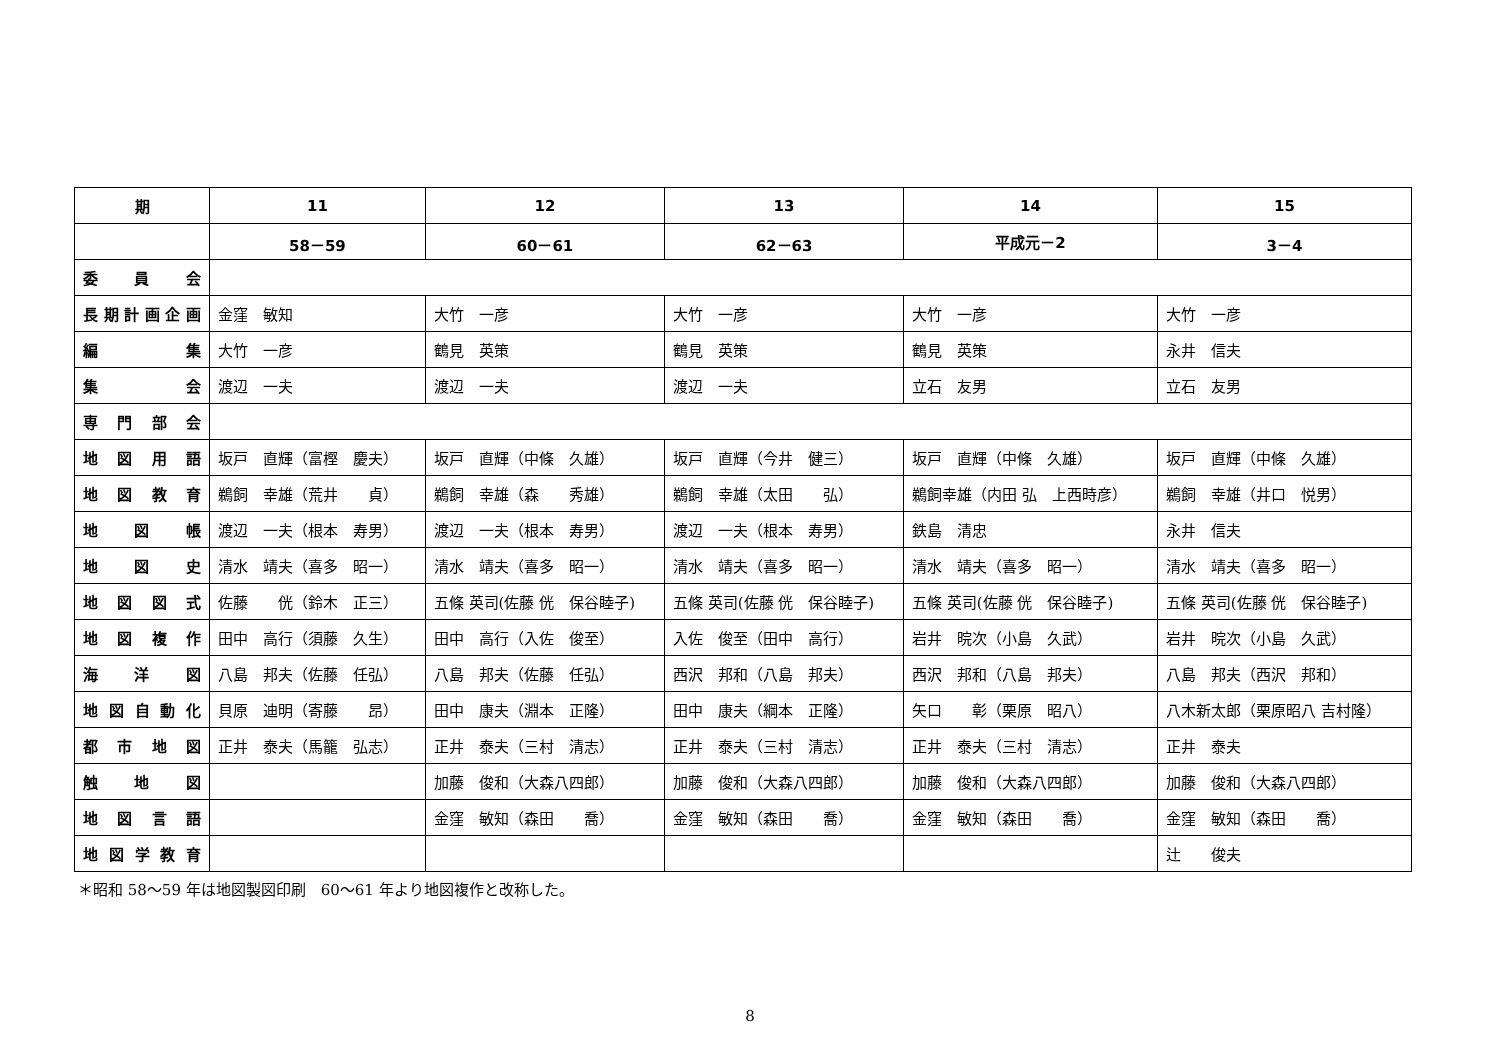| 期 | 11 | 12 | 13 | 14 | 15 |
| --- | --- | --- | --- | --- | --- |
| | 58－59 | 60－61 | 62－63 | 平成元－2 | 3－4 |
| 委 員 会 | | | | | |
| 長期計画企画 | 金窪 敏知 | 大竹 一彦 | 大竹 一彦 | 大竹 一彦 | 大竹 一彦 |
| 編 集 | 大竹 一彦 | 鶴見 英策 | 鶴見 英策 | 鶴見 英策 | 永井 信夫 |
| 集 会 | 渡辺 一夫 | 渡辺 一夫 | 渡辺 一夫 | 立石 友男 | 立石 友男 |
| 専 門 部 会 | | | | | |
| 地 図 用 語 | 坂戸 直輝（富樫 慶夫） | 坂戸 直輝（中條 久雄） | 坂戸 直輝（今井 健三） | 坂戸 直輝（中條 久雄） | 坂戸 直輝（中條 久雄） |
| 地 図 教 育 | 鵜飼 幸雄（荒井 貞） | 鵜飼 幸雄（森 秀雄） | 鵜飼 幸雄（太田 弘） | 鵜飼幸雄（内田 弘 上西時彦） | 鵜飼 幸雄（井口 悦男） |
| 地 図 帳 | 渡辺 一夫（根本 寿男） | 渡辺 一夫（根本 寿男） | 渡辺 一夫（根本 寿男） | 鉄島 清忠 | 永井 信夫 |
| 地 図 史 | 清水 靖夫（喜多 昭一） | 清水 靖夫（喜多 昭一） | 清水 靖夫（喜多 昭一） | 清水 靖夫（喜多 昭一） | 清水 靖夫（喜多 昭一） |
| 地 図 図 式 | 佐藤 侊（鈴木 正三） | 五條 英司(佐藤 侊 保谷睦子) | 五條 英司(佐藤 侊 保谷睦子) | 五條 英司(佐藤 侊 保谷睦子) | 五條 英司(佐藤 侊 保谷睦子) |
| 地 図 複 作 | 田中 高行（須藤 久生） | 田中 高行（入佐 俊至） | 入佐 俊至（田中 高行） | 岩井 晥次（小島 久武） | 岩井 晥次（小島 久武） |
| 海 洋 図 | 八島 邦夫（佐藤 任弘） | 八島 邦夫（佐藤 任弘） | 西沢 邦和（八島 邦夫） | 西沢 邦和（八島 邦夫） | 八島 邦夫（西沢 邦和） |
| 地図自動化 | 貝原 迪明（寄藤 昂） | 田中 康夫（淵本 正隆） | 田中 康夫（綱本 正隆） | 矢口 彰（栗原 昭八） | 八木新太郎（栗原昭八 吉村隆） |
| 都 市 地 図 | 正井 泰夫（馬籠 弘志） | 正井 泰夫（三村 清志） | 正井 泰夫（三村 清志） | 正井 泰夫（三村 清志） | 正井 泰夫 |
| 触 地 図 | | 加藤 俊和（大森八四郎） | 加藤 俊和（大森八四郎） | 加藤 俊和（大森八四郎） | 加藤 俊和（大森八四郎） |
| 地 図 言 語 | | 金窪 敏知（森田 喬） | 金窪 敏知（森田 喬） | 金窪 敏知（森田 喬） | 金窪 敏知（森田 喬） |
| 地図学教育 | | | | | 辻 俊夫 |
＊昭和 58～59 年は地図製図印刷　60～61 年より地図複作と改称した。
8